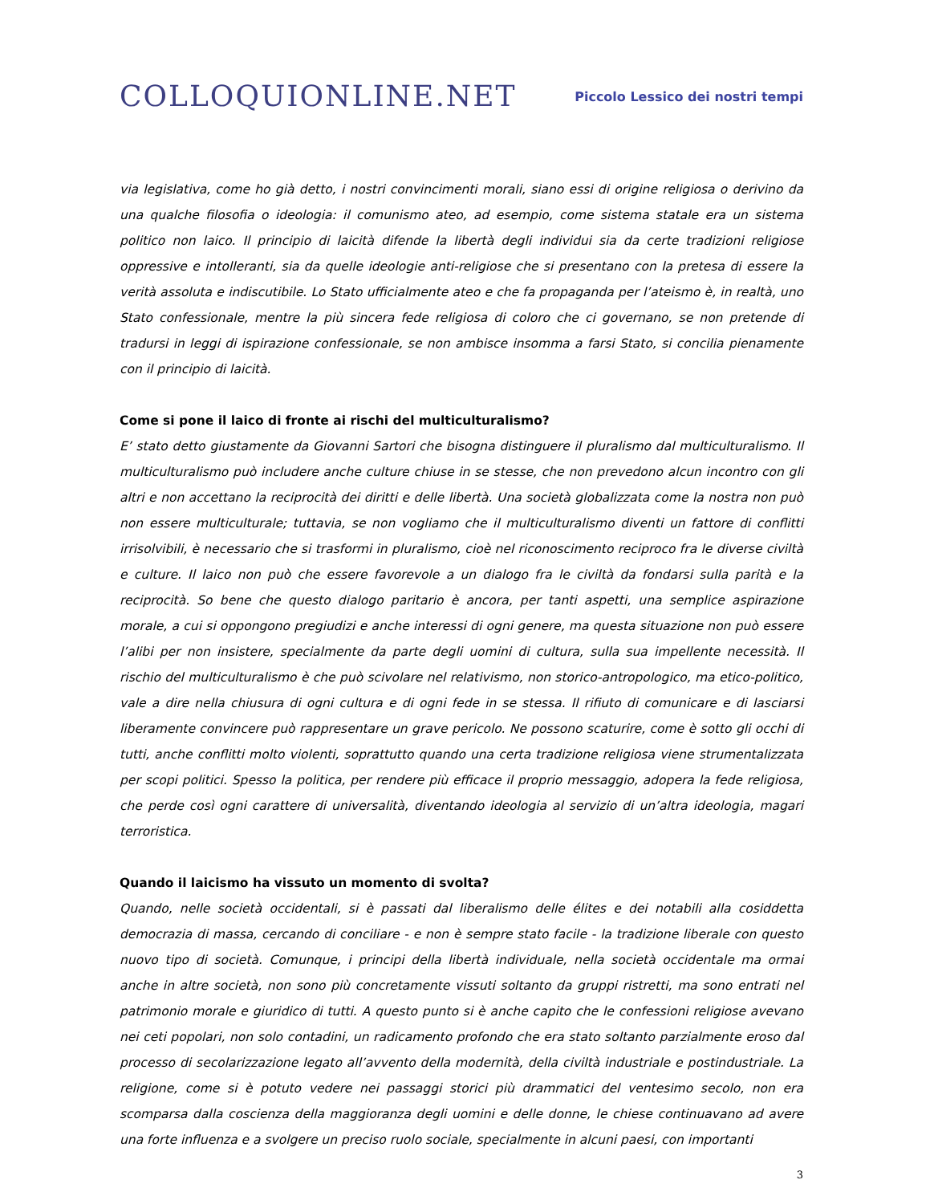COLLOQUIONLINE.NET
Piccolo Lessico dei nostri tempi
via legislativa, come ho già detto, i nostri convincimenti morali, siano essi di origine religiosa o derivino da una qualche filosofia o ideologia: il comunismo ateo, ad esempio, come sistema statale era un sistema politico non laico. Il principio di laicità difende la libertà degli individui sia da certe tradizioni religiose oppressive e intolleranti, sia da quelle ideologie anti-religiose che si presentano con la pretesa di essere la verità assoluta e indiscutibile. Lo Stato ufficialmente ateo e che fa propaganda per l’ateismo è, in realtà, uno Stato confessionale, mentre la più sincera fede religiosa di coloro che ci governano, se non pretende di tradursi in leggi di ispirazione confessionale, se non ambisce insomma a farsi Stato, si concilia pienamente con il principio di laicità.
Come si pone il laico di fronte ai rischi del multiculturalismo?
E’ stato detto giustamente da Giovanni Sartori che bisogna distinguere il pluralismo dal multiculturalismo. Il multiculturalismo può includere anche culture chiuse in se stesse, che non prevedono alcun incontro con gli altri e non accettano la reciprocità dei diritti e delle libertà. Una società globalizzata come la nostra non può non essere multiculturale; tuttavia, se non vogliamo che il multiculturalismo diventi un fattore di conflitti irrisolvibili, è necessario che si trasformi in pluralismo, cioè nel riconoscimento reciproco fra le diverse civiltà e culture. Il laico non può che essere favorevole a un dialogo fra le civiltà da fondarsi sulla parità e la reciprocità. So bene che questo dialogo paritario è ancora, per tanti aspetti, una semplice aspirazione morale, a cui si oppongono pregiudizi e anche interessi di ogni genere, ma questa situazione non può essere l’alibi per non insistere, specialmente da parte degli uomini di cultura, sulla sua impellente necessità. Il rischio del multiculturalismo è che può scivolare nel relativismo, non storico-antropologico, ma etico-politico, vale a dire nella chiusura di ogni cultura e di ogni fede in se stessa. Il rifiuto di comunicare e di lasciarsi liberamente convincere può rappresentare un grave pericolo. Ne possono scaturire, come è sotto gli occhi di tutti, anche conflitti molto violenti, soprattutto quando una certa tradizione religiosa viene strumentalizzata per scopi politici. Spesso la politica, per rendere più efficace il proprio messaggio, adopera la fede religiosa, che perde così ogni carattere di universalità, diventando ideologia al servizio di un’altra ideologia, magari terroristica.
Quando il laicismo ha vissuto un momento di svolta?
Quando, nelle società occidentali, si è passati dal liberalismo delle élites e dei notabili alla cosiddetta democrazia di massa, cercando di conciliare - e non è sempre stato facile - la tradizione liberale con questo nuovo tipo di società. Comunque, i principi della libertà individuale, nella società occidentale ma ormai anche in altre società, non sono più concretamente vissuti soltanto da gruppi ristretti, ma sono entrati nel patrimonio morale e giuridico di tutti. A questo punto si è anche capito che le confessioni religiose avevano nei ceti popolari, non solo contadini, un radicamento profondo che era stato soltanto parzialmente eroso dal processo di secolarizzazione legato all’avvento della modernità, della civiltà industriale e postindustriale. La religione, come si è potuto vedere nei passaggi storici più drammatici del ventesimo secolo, non era scomparsa dalla coscienza della maggioranza degli uomini e delle donne, le chiese continuavano ad avere una forte influenza e a svolgere un preciso ruolo sociale, specialmente in alcuni paesi, con importanti
3